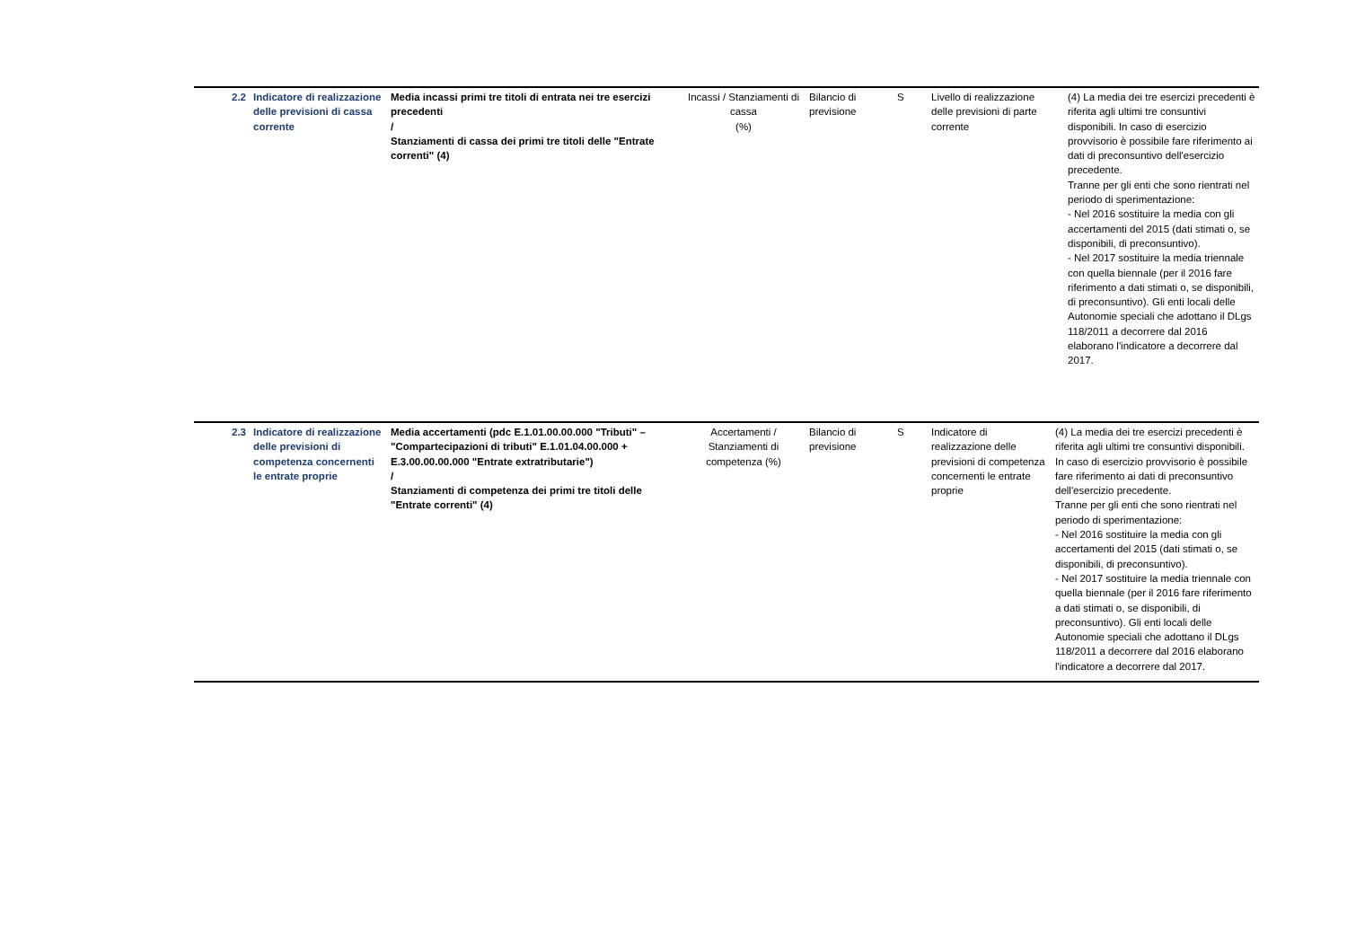| 2.2 | Indicatore di realizzazione delle previsioni di cassa corrente | Media incassi primi tre titoli di entrata nei tre esercizi precedenti / Stanziamenti di cassa dei primi tre titoli delle "Entrate correnti" (4) | Incassi / Stanziamenti di cassa (%) | Bilancio di previsione | S | Livello di realizzazione delle previsioni di parte corrente | (4) La media dei tre esercizi precedenti è riferita agli ultimi tre consuntivi disponibili. In caso di esercizio provvisorio è possibile fare riferimento ai dati di preconsuntivo dell'esercizio precedente. Tranne per gli enti che sono rientrati nel periodo di sperimentazione: - Nel 2016 sostituire la media con gli accertamenti del 2015 (dati stimati o, se disponibili, di preconsuntivo). - Nel 2017 sostituire la media triennale con quella biennale (per il 2016 fare riferimento a dati stimati o, se disponibili, di preconsuntivo). Gli enti locali delle Autonomie speciali che adottano il DLgs 118/2011 a decorrere dal 2016 elaborano l'indicatore a decorrere dal 2017. |
| 2.3 | Indicatore di realizzazione delle previsioni di competenza concernenti le entrate proprie | Media accertamenti (pdc E.1.01.00.00.000 "Tributi" – "Compartecipazioni di tributi" E.1.01.04.00.000 + E.3.00.00.00.000 "Entrate extratributarie") / Stanziamenti di competenza dei primi tre titoli delle "Entrate correnti" (4) | Accertamenti / Stanziamenti di competenza (%) | Bilancio di previsione | S | Indicatore di realizzazione delle previsioni di competenza concernenti le entrate proprie | (4) La media dei tre esercizi precedenti è riferita agli ultimi tre consuntivi disponibili. In caso di esercizio provvisorio è possibile fare riferimento ai dati di preconsuntivo dell'esercizio precedente. Tranne per gli enti che sono rientrati nel periodo di sperimentazione: - Nel 2016 sostituire la media con gli accertamenti del 2015 (dati stimati o, se disponibili, di preconsuntivo). - Nel 2017 sostituire la media triennale con quella biennale (per il 2016 fare riferimento a dati stimati o, se disponibili, di preconsuntivo). Gli enti locali delle Autonomie speciali che adottano il DLgs 118/2011 a decorrere dal 2016 elaborano l'indicatore a decorrere dal 2017. |